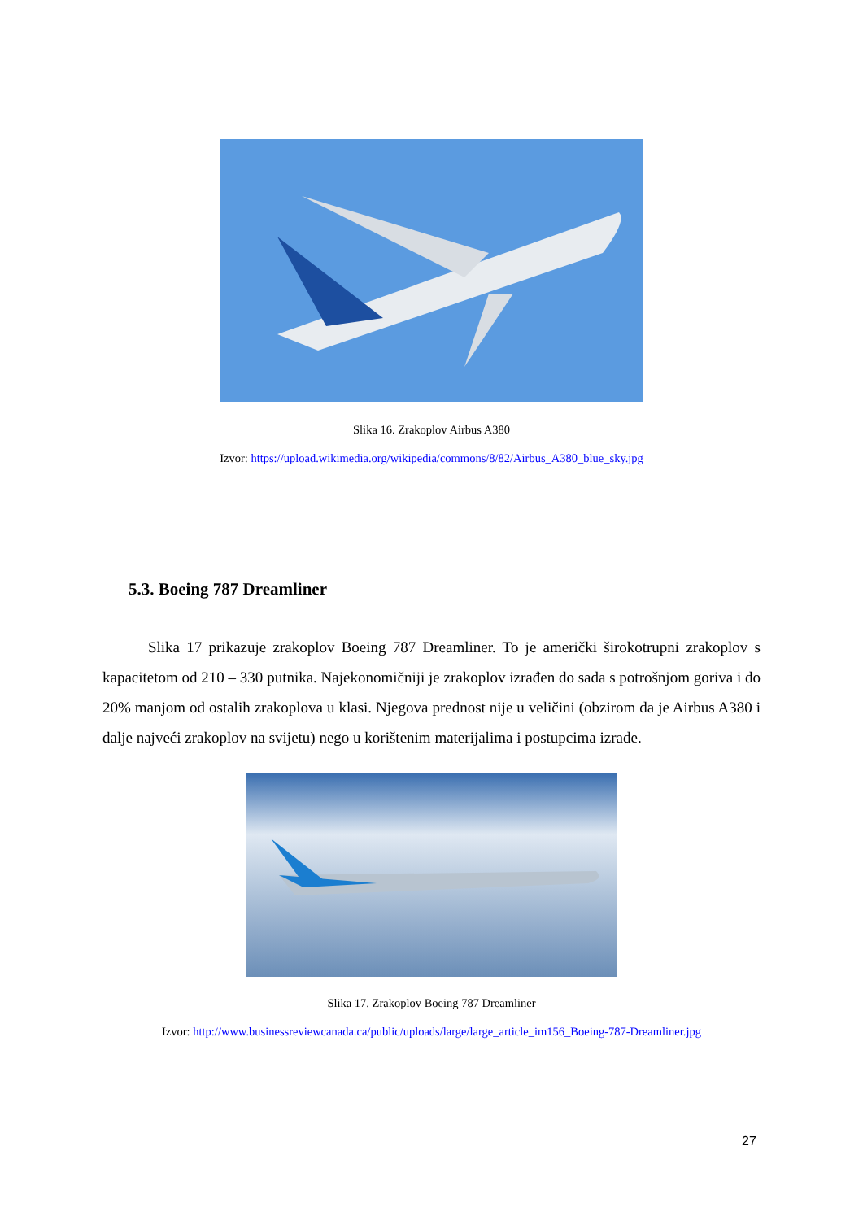Slika 16. Zrakoplov Airbus A380
Izvor: https://upload.wikimedia.org/wikipedia/commons/8/82/Airbus_A380_blue_sky.jpg
5.3. Boeing 787 Dreamliner
Slika 17 prikazuje zrakoplov Boeing 787 Dreamliner. To je američki širokotrupni zrakoplov s kapacitetom od 210 – 330 putnika. Najekonomičniji je zrakoplov izrađen do sada s potrošnjom goriva i do 20% manjom od ostalih zrakoplova u klasi. Njegova prednost nije u veličini (obzirom da je Airbus A380 i dalje najveći zrakoplov na svijetu) nego u korištenim materijalima i postupcima izrade.
Slika 17. Zrakoplov Boeing 787 Dreamliner
Izvor: http://www.businessreviewcanada.ca/public/uploads/large/large_article_im156_Boeing-787-Dreamliner.jpg
27